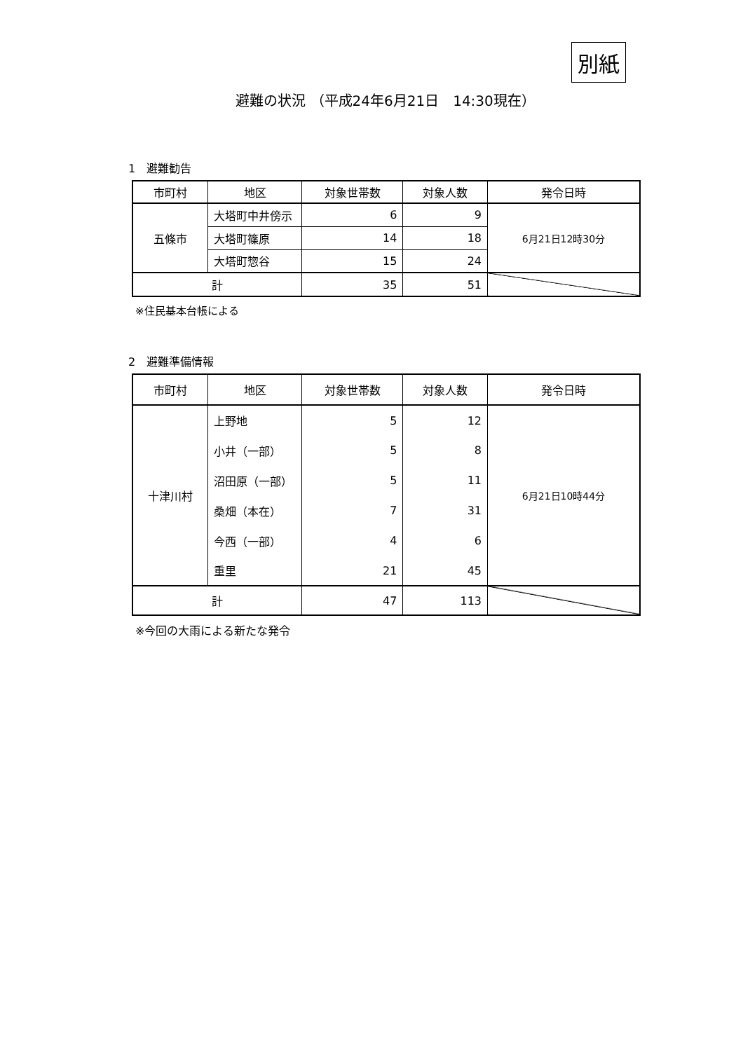別紙
避難の状況 （平成24年6月21日　14:30現在）
1　避難勧告
| 市町村 | 地区 | 対象世帯数 | 対象人数 | 発令日時 |
| --- | --- | --- | --- | --- |
| 五條市 | 大塔町中井傍示 | 6 | 9 | 6月21日12時30分 |
| | 大塔町篠原 | 14 | 18 | |
| | 大塔町惣谷 | 15 | 24 | |
| 計 | | 35 | 51 | |
※住民基本台帳による
2　避難準備情報
| 市町村 | 地区 | 対象世帯数 | 対象人数 | 発令日時 |
| --- | --- | --- | --- | --- |
| 十津川村 | 上野地 | 5 | 12 | 6月21日10時44分 |
| | 小井（一部） | 5 | 8 | |
| | 沼田原（一部） | 5 | 11 | |
| | 桑畑（本在） | 7 | 31 | |
| | 今西（一部） | 4 | 6 | |
| | 重里 | 21 | 45 | |
| 計 | | 47 | 113 | |
※今回の大雨による新たな発令